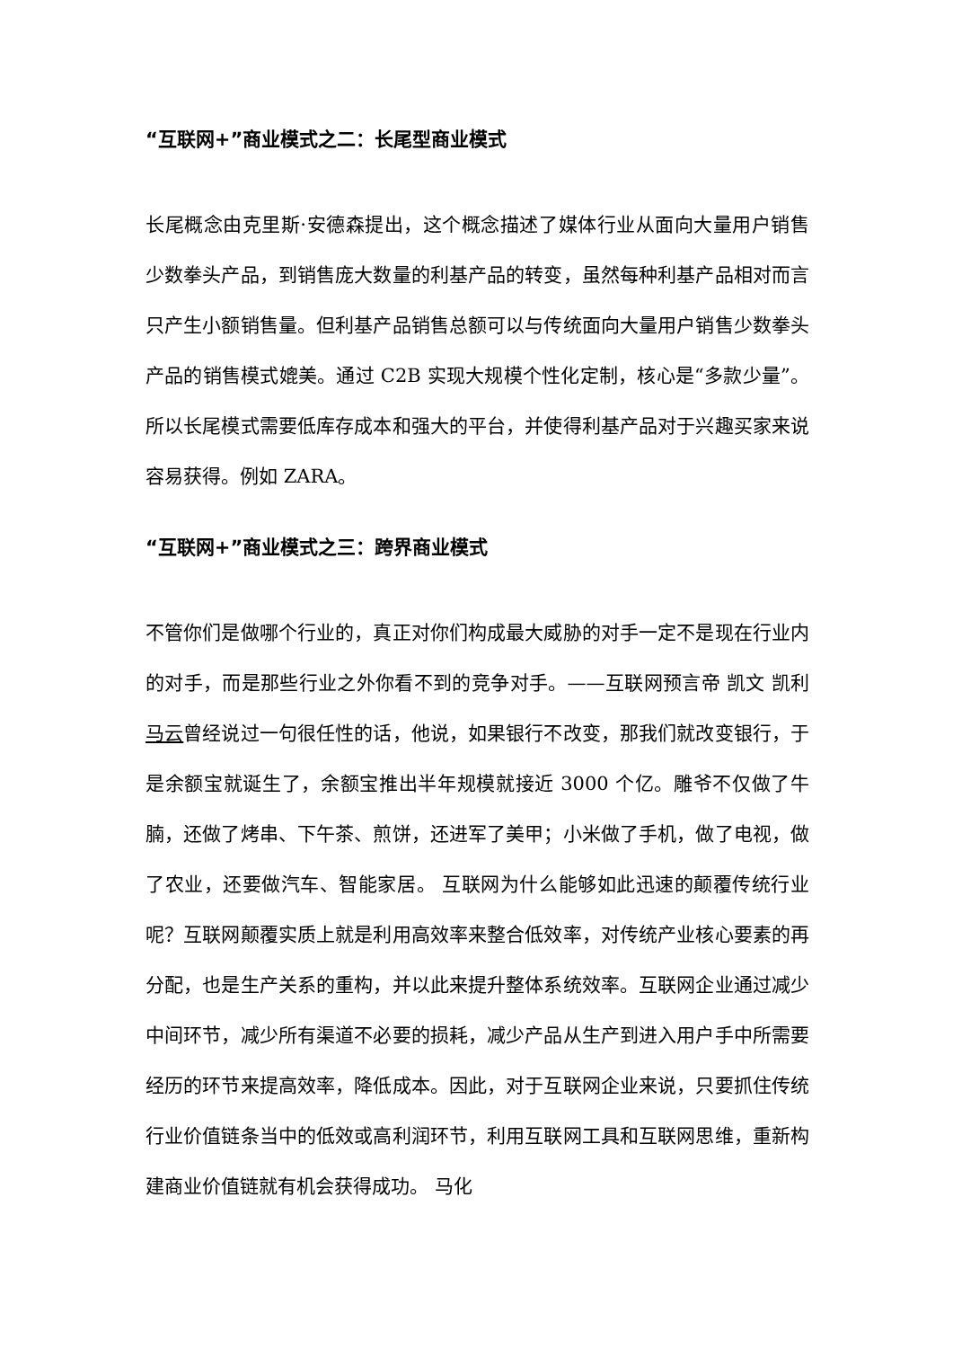“互联网+”商业模式之二：长尾型商业模式
长尾概念由克里斯·安德森提出，这个概念描述了媒体行业从面向大量用户销售少数拳头产品，到销售庞大数量的利基产品的转变，虽然每种利基产品相对而言只产生小额销售量。但利基产品销售总额可以与传统面向大量用户销售少数拳头产品的销售模式媲美。通过 C2B 实现大规模个性化定制，核心是“多款少量”。所以长尾模式需要低库存成本和强大的平台，并使得利基产品对于兴趣买家来说容易获得。例如 ZARA。
“互联网+”商业模式之三：跨界商业模式
不管你们是做哪个行业的，真正对你们构成最大威胁的对手一定不是现在行业内的对手，而是那些行业之外你看不到的竞争对手。——互联网预言帝 凯文 凯利 马云曾经说过一句很任性的话，他说，如果银行不改变，那我们就改变银行，于是余额宝就诞生了，余额宝推出半年规模就接近 3000 个亿。雕爷不仅做了牛腩，还做了烤串、下午茶、煎饼，还进军了美甲；小米做了手机，做了电视，做了农业，还要做汽车、智能家居。 互联网为什么能够如此迅速的颠覆传统行业呢？互联网颠覆实质上就是利用高效率来整合低效率，对传统产业核心要素的再分配，也是生产关系的重构，并以此来提升整体系统效率。互联网企业通过减少中间环节，减少所有渠道不必要的损耗，减少产品从生产到进入用户手中所需要经历的环节来提高效率，降低成本。因此，对于互联网企业来说，只要抓住传统行业价值链条当中的低效或高利润环节，利用互联网工具和互联网思维，重新构建商业价值链就有机会获得成功。 马化